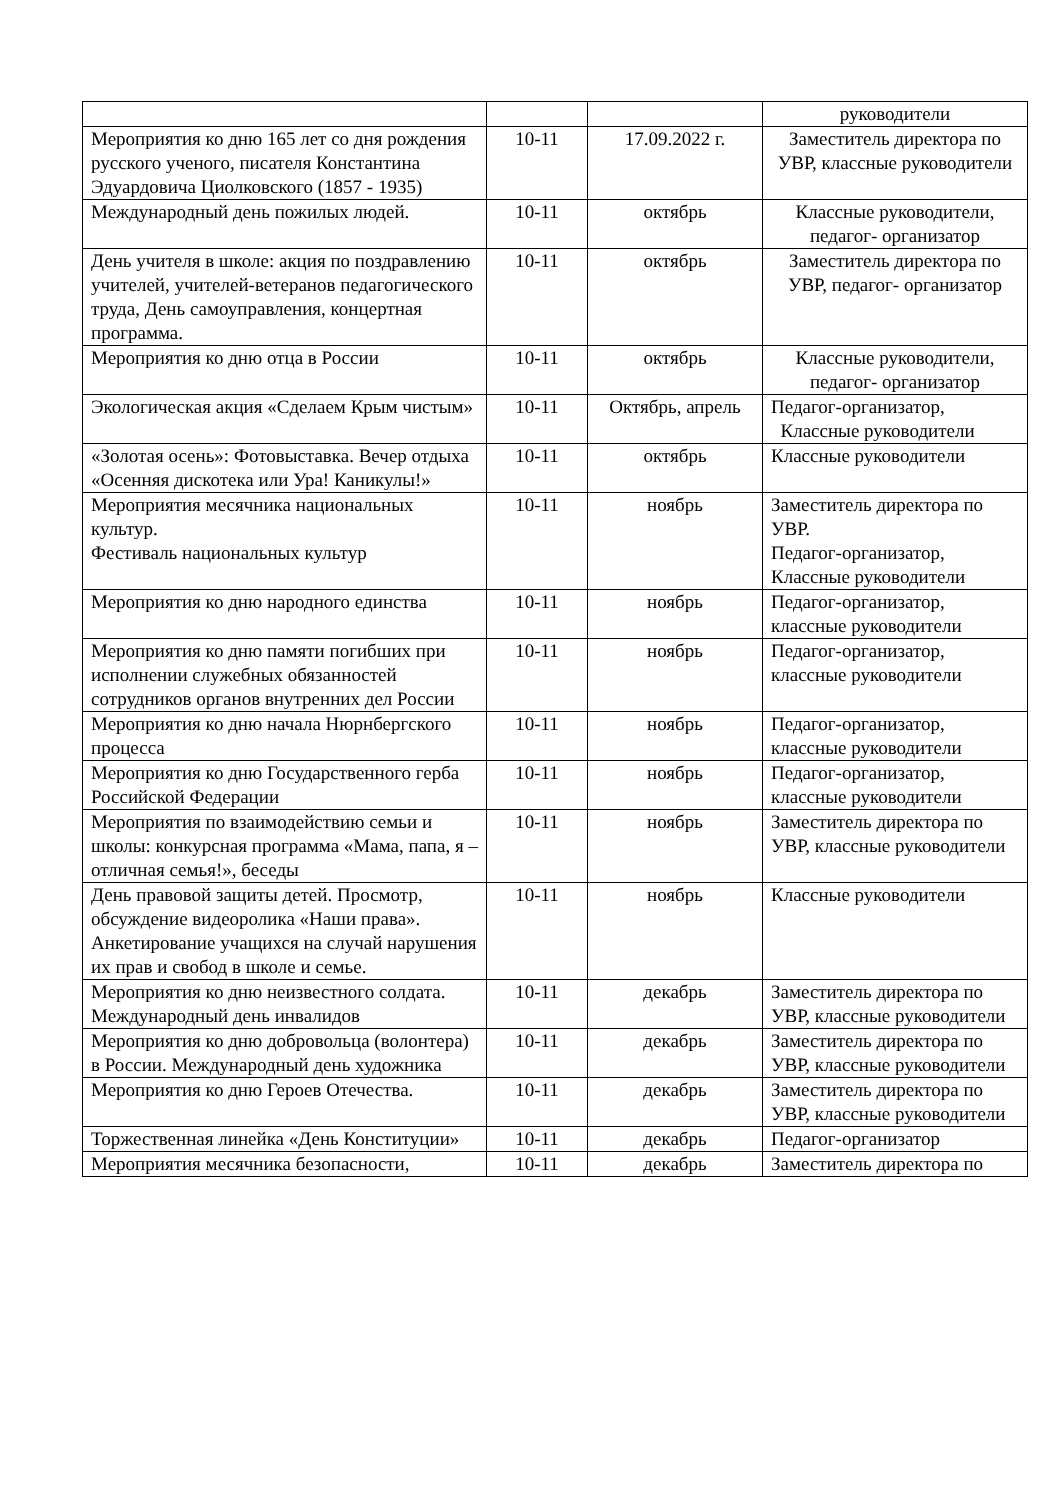| | | | руководители |
| Мероприятия ко дню 165 лет со дня рождения русского ученого, писателя Константина Эдуардовича Циолковского (1857 - 1935) | 10-11 | 17.09.2022 г. | Заместитель директора по УВР, классные руководители |
| Международный день пожилых людей. | 10-11 | октябрь | Классные руководители, педагог- организатор |
| День учителя в школе: акция по поздравлению учителей, учителей-ветеранов педагогического труда, День самоуправления, концертная программа. | 10-11 | октябрь | Заместитель директора по УВР, педагог- организатор |
| Мероприятия ко дню отца в России | 10-11 | октябрь | Классные руководители, педагог- организатор |
| Экологическая акция «Сделаем Крым чистым» | 10-11 | Октябрь, апрель | Педагог-организатор, Классные руководители |
| «Золотая осень»: Фотовыставка. Вечер отдыха «Осенняя дискотека или Ура! Каникулы!» | 10-11 | октябрь | Классные руководители |
| Мероприятия месячника национальных культур. Фестиваль национальных культур | 10-11 | ноябрь | Заместитель директора по УВР. Педагог-организатор, Классные руководители |
| Мероприятия ко дню народного единства | 10-11 | ноябрь | Педагог-организатор, классные руководители |
| Мероприятия ко дню памяти погибших при исполнении служебных обязанностей сотрудников органов внутренних дел России | 10-11 | ноябрь | Педагог-организатор, классные руководители |
| Мероприятия ко дню начала Нюрнбергского процесса | 10-11 | ноябрь | Педагог-организатор, классные руководители |
| Мероприятия ко дню Государственного герба Российской Федерации | 10-11 | ноябрь | Педагог-организатор, классные руководители |
| Мероприятия по взаимодействию семьи и школы: конкурсная программа «Мама, папа, я – отличная семья!», беседы | 10-11 | ноябрь | Заместитель директора по УВР, классные руководители |
| День правовой защиты детей. Просмотр, обсуждение видеоролика «Наши права». Анкетирование учащихся на случай нарушения их прав и свобод в школе и семье. | 10-11 | ноябрь | Классные руководители |
| Мероприятия ко дню неизвестного солдата. Международный день инвалидов | 10-11 | декабрь | Заместитель директора по УВР, классные руководители |
| Мероприятия ко дню добровольца (волонтера) в России. Международный день художника | 10-11 | декабрь | Заместитель директора по УВР, классные руководители |
| Мероприятия ко дню Героев Отечества. | 10-11 | декабрь | Заместитель директора по УВР, классные руководители |
| Торжественная линейка «День Конституции» | 10-11 | декабрь | Педагог-организатор |
| Мероприятия месячника безопасности, | 10-11 | декабрь | Заместитель директора по |